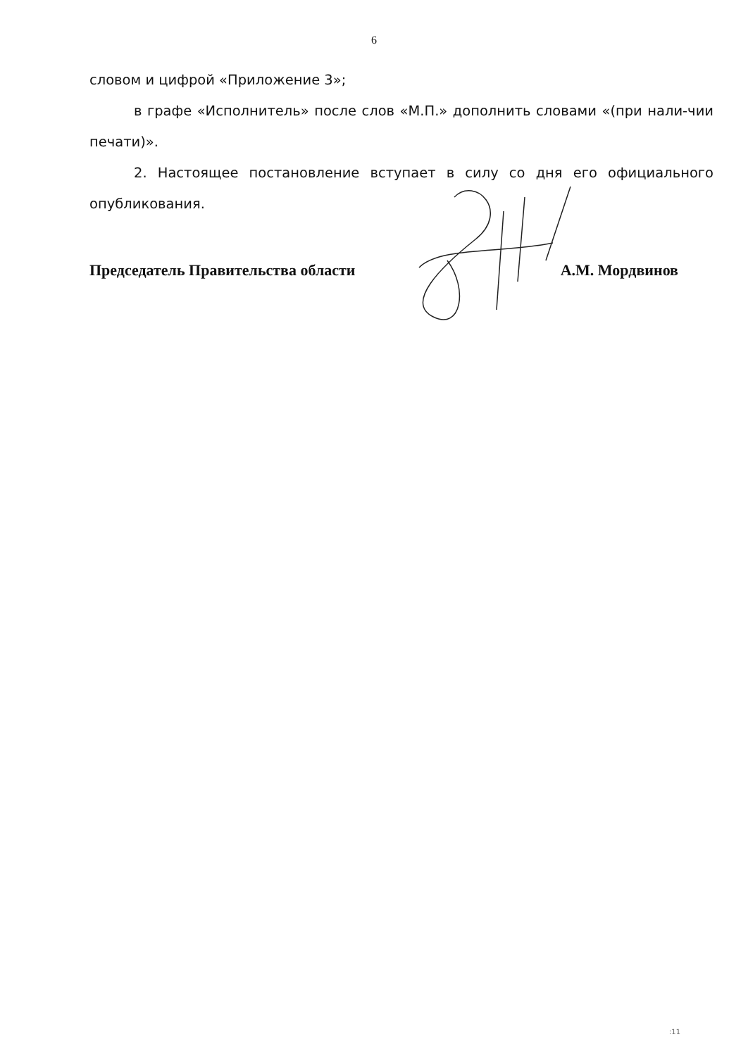6
словом и цифрой «Приложение 3»;
в графе «Исполнитель» после слов «М.П.» дополнить словами «(при нали-чии печати)».
2. Настоящее постановление вступает в силу со дня его официального опубликования.
Председатель Правительства области А.М. Мордвинов
:11